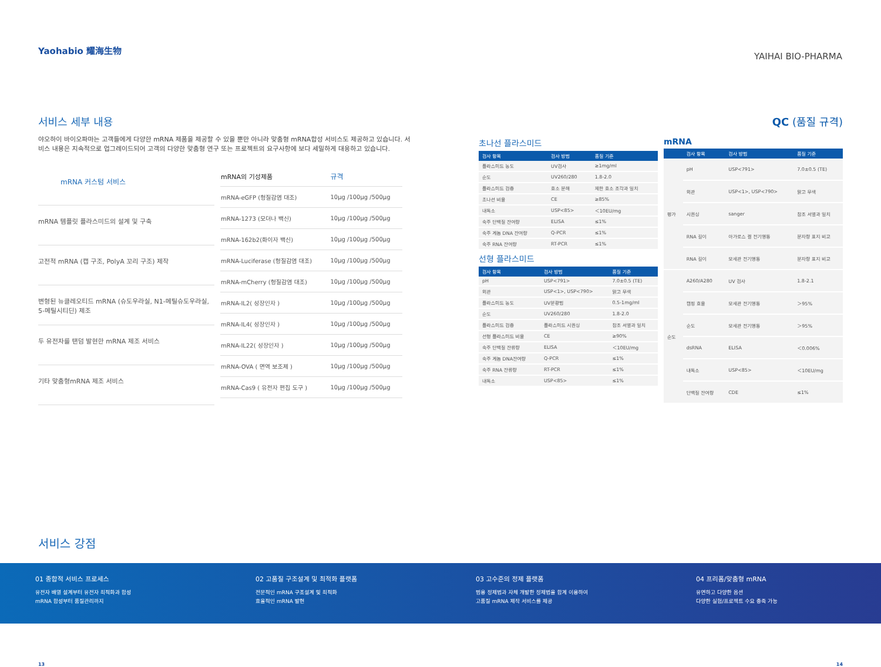Yaohabio 耀海生物
YAIHAI BIO-PHARMA
서비스 세부 내용
야오하이 바이오파마는 고객들에게 다양한 mRNA 제품을 제공할 수 있을 뿐만 아니라 맞춤형 mRNA합성 서비스도 제공하고 있습니다. 서비스 내용은 지속적으로 업그레이드되어 고객의 다양한 맞춤형 연구 또는 프로젝트의 요구사항에 보다 세밀하게 대응하고 있습니다.
mRNA 커스텀 서비스
mRNA 템플릿 플라스미드의 설계 및 구축
고전적 mRNA (캡 구조, PolyA 꼬리 구조) 제작
변형된 뉴클레오티드 mRNA (슈도우라실, N1-메틸슈도우라실, 5-메틸시티딘) 제조
두 유전자를 탠덤 발현한 mRNA 제조 서비스
기타 맞춤형mRNA 제조 서비스
| mRNA의 기성제품 | 규격 |
| mRNA-eGFP (형질감염 대조) | 10μg /100μg /500μg |
| mRNA-1273 (모더나 백신) | 10μg /100μg /500μg |
| mRNA-162b2(화이자 백신) | 10μg /100μg /500μg |
| mRNA-Luciferase (형질감염 대조) | 10μg /100μg /500μg |
| mRNA-mCherry (형질감염 대조) | 10μg /100μg /500μg |
| mRNA-IL2( 성장인자 ) | 10μg /100μg /500μg |
| mRNA-IL4( 성장인자 ) | 10μg /100μg /500μg |
| mRNA-IL22( 성장인자 ) | 10μg /100μg /500μg |
| mRNA-OVA ( 면역 보조제 ) | 10μg /100μg /500μg |
| mRNA-Cas9 ( 유전자 편집 도구 ) | 10μg /100μg /500μg |
QC (품질 규격)
초나선 플라스미드
| 검사 항목 | 검사 방법 | 품질 기준 |
| --- | --- | --- |
| 플라스미드 농도 | UV검사 | ≥1mg/ml |
| 순도 | UV260/280 | 1.8-2.0 |
| 플라스미드 검증 | 효소 분해 | 제한 효소 조각과 일치 |
| 초나선 비율 | CE | ≥85% |
| 내독소 | USP<85> | ＜10EU/mg |
| 숙주 단백질 잔여량 | ELISA | ≤1% |
| 숙주 게놈 DNA 잔여량 | Q-PCR | ≤1% |
| 숙주 RNA 잔여량 | RT-PCR | ≤1% |
선형 플라스미드
| 검사 항목 | 검사 방법 | 품질 기준 |
| --- | --- | --- |
| pH | USP<791> | 7.0±0.5 (TE) |
| 외관 | USP<1>, USP<790> | 맑고 무색 |
| 플라스미드 농도 | UV분광법 | 0.5-1mg/ml |
| 순도 | UV260/280 | 1.8-2.0 |
| 플라스미드 검증 | 플라스미드 시퀀싱 | 참조 서열과 일치 |
| 선형 플라스미드 비율 | CE | ≥90% |
| 숙주 단백질 잔류량 | ELISA | ＜10EU/mg |
| 숙주 게놈 DNA잔여량 | Q-PCR | ≤1% |
| 숙주 RNA 잔류량 | RT-PCR | ≤1% |
| 내독소 | USP<85> | ≤1% |
mRNA
| | 검사 항목 | 검사 방법 | 품질 기준 |
| --- | --- | --- | --- |
| 평가 | pH | USP<791> | 7.0±0.5 (TE) |
| | 외관 | USP<1>, USP<790> | 맑고 무색 |
| | 시퀀싱 | sanger | 참조 서열과 일치 |
| | RNA 길이 | 아가로스 겔 전기영동 | 분자량 표지 비교 |
| | RNA 길이 | 모세관 전기영동 | 분자량 표지 비교 |
| 순도 | A260/A280 | UV 검사 | 1.8-2.1 |
| | 캡핑 효율 | 모세관 전기영동 | ＞95% |
| | 순도 | 모세관 전기영동 | ＞95% |
| | dsRNA | ELISA | ＜0.006% |
| | 내독소 | USP<85> | ＜10EU/mg |
| | 단백질 잔여량 | CDE | ≤1% |
서비스 강점
01 종합적 서비스 프로세스
유전자 배열 설계부터 유전자 최적화과 합성
mRNA 합성부터 품질관리까지
02 고품질 구조설계 및 최적화 플랫폼
전문적인 mRNA 구조설계 및 최적화
효율적인 mRNA 발현
03 고수준의 정제 플랫폼
범용 정제법과 자체 개발한 정제법을 합계 이용하여
고품질 mRNA 제작 서비스를 제공
04 프리폼/맞춤형 mRNA
유연하고 다양한 옵션
다양한 실험/프로젝트 수요 충족 가능
13 14